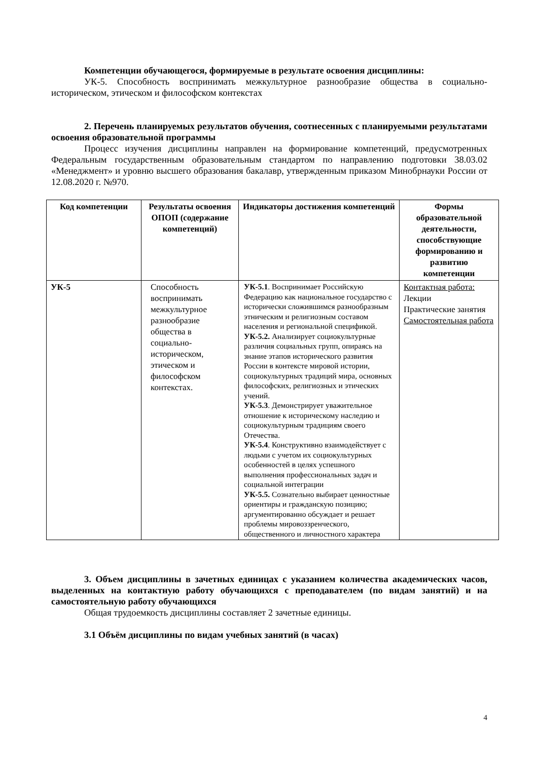Компетенции обучающегося, формируемые в результате освоения дисциплины:
УК-5. Способность воспринимать межкультурное разнообразие общества в социально-историческом, этическом и философском контекстах
2. Перечень планируемых результатов обучения, соотнесенных с планируемыми результатами освоения образовательной программы
Процесс изучения дисциплины направлен на формирование компетенций, предусмотренных Федеральным государственным образовательным стандартом по направлению подготовки 38.03.02 «Менеджмент» и уровню высшего образования бакалавр, утвержденным приказом Минобрнауки России от 12.08.2020 г. №970.
| Код компетенции | Результаты освоения ОПОП (содержание компетенций) | Индикаторы достижения компетенций | Формы образовательной деятельности, способствующие формированию и развитию компетенции |
| --- | --- | --- | --- |
| УК-5 | Способность воспринимать межкультурное разнообразие общества в социально-историческом, этическом и философском контекстах. | УК-5.1 . Воспринимает Российскую Федерацию как национальное государство с исторически сложившимся разнообразным этническим и религиозным составом населения и региональной спецификой. УК-5.2. Анализирует социокультурные различия социальных групп, опираясь на знание этапов исторического развития России в контексте мировой истории, социокультурных традиций мира, основных философских, религиозных и этических учений. УК-5.3 . Демонстрирует уважительное отношение к историческому наследию и социокультурным традициям своего Отечества. УК-5.4 . Конструктивно взаимодействует с людьми с учетом их социокультурных особенностей в целях успешного выполнения профессиональных задач и социальной интеграции УК-5.5. Сознательно выбирает ценностные ориентиры и гражданскую позицию; аргументированно обсуждает и решает проблемы мировоззренческого, общественного и личностного характера | Контактная работа: Лекции Практические занятия Самостоятельная работа |
3. Объем дисциплины в зачетных единицах с указанием количества академических часов, выделенных на контактную работу обучающихся с преподавателем (по видам занятий) и на самостоятельную работу обучающихся
Общая трудоемкость дисциплины составляет 2 зачетные единицы.
3.1 Объём дисциплины по видам учебных занятий (в часах)
4